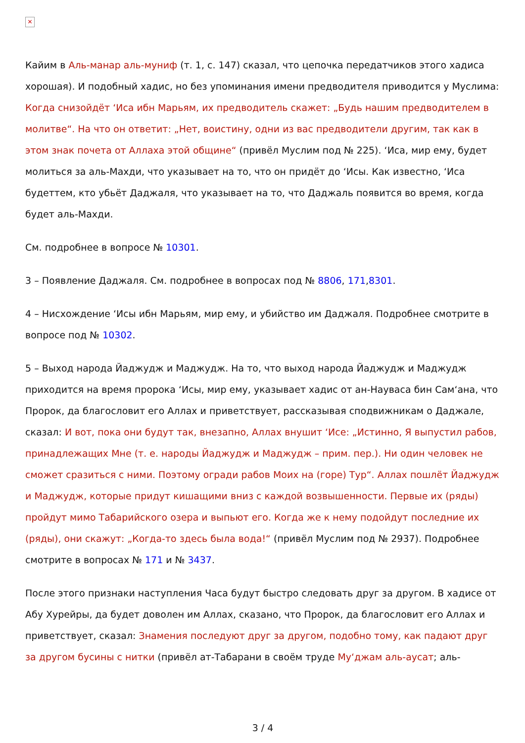✕
Кайим в Аль-манар аль-муниф (т. 1, с. 147) сказал, что цепочка передатчиков этого хадиса хорошая). И подобный хадис, но без упоминания имени предводителя приводится у Муслима: Когда снизойдёт ‘Иса ибн Марьям, их предводитель скажет: „Будь нашим предводителем в молитве“. На что он ответит: „Нет, воистину, одни из вас предводители другим, так как в этом знак почета от Аллаха этой общине“ (привёл Муслим под № 225). ‘Иса, мир ему, будет молиться за аль-Махди, что указывает на то, что он придёт до ‘Исы. Как известно, ‘Иса будеттем, кто убьёт Даджаля, что указывает на то, что Даджаль появится во время, когда будет аль-Махди.
См. подробнее в вопросе № 10301.
3 – Появление Даджаля. См. подробнее в вопросах под № 8806, 171,8301.
4 – Нисхождение ‘Исы ибн Марьям, мир ему, и убийство им Даджаля. Подробнее смотрите в вопросе под № 10302.
5 – Выход народа Йаджудж и Маджудж. На то, что выход народа Йаджудж и Маджудж приходится на время пророка ‘Исы, мир ему, указывает хадис от ан-Науваса бин Сам‘ана, что Пророк, да благословит его Аллах и приветствует, рассказывая сподвижникам о Даджале, сказал: И вот, пока они будут так, внезапно, Аллах внушит ‘Исе: „Истинно, Я выпустил рабов, принадлежащих Мне (т. е. народы Йаджудж и Маджудж – прим. пер.). Ни один человек не сможет сразиться с ними. Поэтому огради рабов Моих на (горе) Тур“. Аллах пошлёт Йаджудж и Маджудж, которые придут кишащими вниз с каждой возвышенности. Первые их (ряды) пройдут мимо Табарийского озера и выпьют его. Когда же к нему подойдут последние их (ряды), они скажут: „Когда-то здесь была вода!“ (привёл Муслим под № 2937). Подробнее смотрите в вопросах № 171 и № 3437.
После этого признаки наступления Часа будут быстро следовать друг за другом. В хадисе от Абу Хурейры, да будет доволен им Аллах, сказано, что Пророк, да благословит его Аллах и приветствует, сказал: Знамения последуют друг за другом, подобно тому, как падают друг за другом бусины с нитки (привёл ат-Табарани в своём труде Му‘джам аль-аусат; аль-
3 / 4